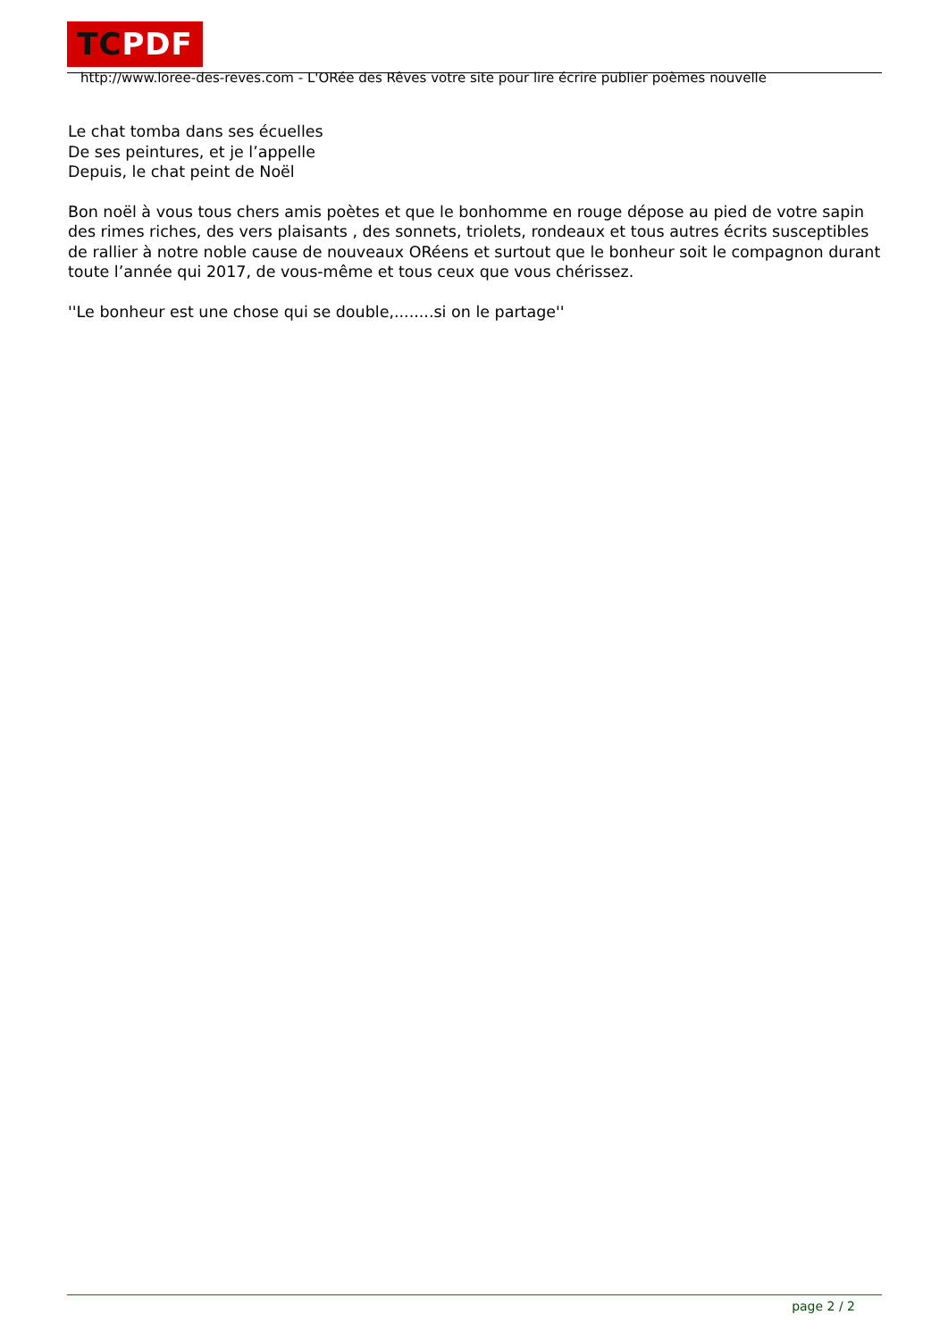TCPDF
http://www.loree-des-reves.com - L'ORée des Rêves votre site pour lire écrire publier poèmes nouvelle
Le chat tomba dans ses écuelles
De ses peintures, et je l’appelle
Depuis, le chat peint de Noël
Bon noël à vous tous chers amis poètes et que le bonhomme en rouge dépose au pied de votre sapin des rimes riches, des vers plaisants , des sonnets, triolets, rondeaux et tous autres écrits susceptibles de rallier à notre noble cause de nouveaux ORéens et surtout que le bonheur soit le compagnon durant toute l’année qui 2017, de vous-même et tous ceux que vous chérissez.
''Le bonheur est une chose qui se double,........si on le partage''
page 2 / 2